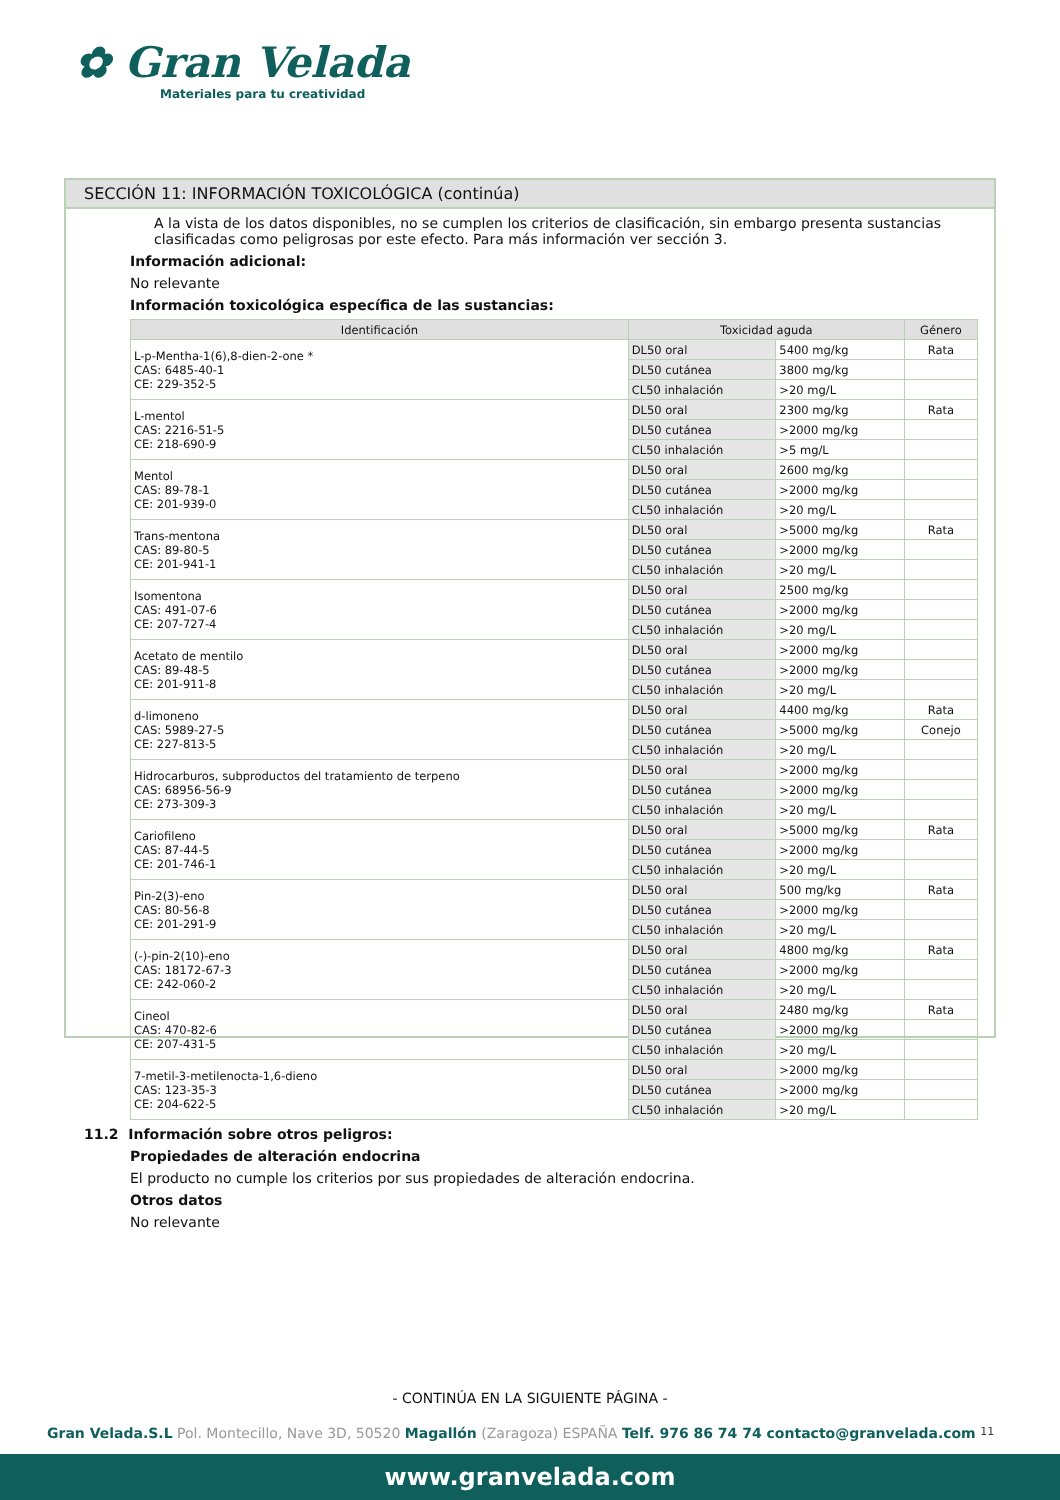✿ Gran Velada
Materiales para tu creatividad
SECCIÓN 11: INFORMACIÓN TOXICOLÓGICA (continúa)
A la vista de los datos disponibles, no se cumplen los criterios de clasificación, sin embargo presenta sustancias clasificadas como peligrosas por este efecto. Para más información ver sección 3.
Información adicional:
No relevante
Información toxicológica específica de las sustancias:
| Identificación | Toxicidad aguda | | Género |
| --- | --- | --- | --- |
| L-p-Mentha-1(6),8-dien-2-one * CAS: 6485-40-1 CE: 229-352-5 | DL50 oral | 5400 mg/kg | Rata |
| | DL50 cutánea | 3800 mg/kg | |
| | CL50 inhalación | >20 mg/L | |
| L-mentol CAS: 2216-51-5 CE: 218-690-9 | DL50 oral | 2300 mg/kg | Rata |
| | DL50 cutánea | >2000 mg/kg | |
| | CL50 inhalación | >5 mg/L | |
| Mentol CAS: 89-78-1 CE: 201-939-0 | DL50 oral | 2600 mg/kg | |
| | DL50 cutánea | >2000 mg/kg | |
| | CL50 inhalación | >20 mg/L | |
| Trans-mentona CAS: 89-80-5 CE: 201-941-1 | DL50 oral | >5000 mg/kg | Rata |
| | DL50 cutánea | >2000 mg/kg | |
| | CL50 inhalación | >20 mg/L | |
| Isomentona CAS: 491-07-6 CE: 207-727-4 | DL50 oral | 2500 mg/kg | |
| | DL50 cutánea | >2000 mg/kg | |
| | CL50 inhalación | >20 mg/L | |
| Acetato de mentilo CAS: 89-48-5 CE: 201-911-8 | DL50 oral | >2000 mg/kg | |
| | DL50 cutánea | >2000 mg/kg | |
| | CL50 inhalación | >20 mg/L | |
| d-limoneno CAS: 5989-27-5 CE: 227-813-5 | DL50 oral | 4400 mg/kg | Rata |
| | DL50 cutánea | >5000 mg/kg | Conejo |
| | CL50 inhalación | >20 mg/L | |
| Hidrocarburos, subproductos del tratamiento de terpeno CAS: 68956-56-9 CE: 273-309-3 | DL50 oral | >2000 mg/kg | |
| | DL50 cutánea | >2000 mg/kg | |
| | CL50 inhalación | >20 mg/L | |
| Cariofileno CAS: 87-44-5 CE: 201-746-1 | DL50 oral | >5000 mg/kg | Rata |
| | DL50 cutánea | >2000 mg/kg | |
| | CL50 inhalación | >20 mg/L | |
| Pin-2(3)-eno CAS: 80-56-8 CE: 201-291-9 | DL50 oral | 500 mg/kg | Rata |
| | DL50 cutánea | >2000 mg/kg | |
| | CL50 inhalación | >20 mg/L | |
| (-)-pin-2(10)-eno CAS: 18172-67-3 CE: 242-060-2 | DL50 oral | 4800 mg/kg | Rata |
| | DL50 cutánea | >2000 mg/kg | |
| | CL50 inhalación | >20 mg/L | |
| Cineol CAS: 470-82-6 CE: 207-431-5 | DL50 oral | 2480 mg/kg | Rata |
| | DL50 cutánea | >2000 mg/kg | |
| | CL50 inhalación | >20 mg/L | |
| 7-metil-3-metilenocta-1,6-dieno CAS: 123-35-3 CE: 204-622-5 | DL50 oral | >2000 mg/kg | |
| | DL50 cutánea | >2000 mg/kg | |
| | CL50 inhalación | >20 mg/L | |
11.2 Información sobre otros peligros:
Propiedades de alteración endocrina
El producto no cumple los criterios por sus propiedades de alteración endocrina.
Otros datos
No relevante
- CONTINÚA EN LA SIGUIENTE PÁGINA -
Gran Velada.S.L Pol. Montecillo, Nave 3D, 50520 Magallón (Zaragoza) ESPAÑA Telf. 976 86 74 74 contacto@granvelada.com 11
www.granvelada.com